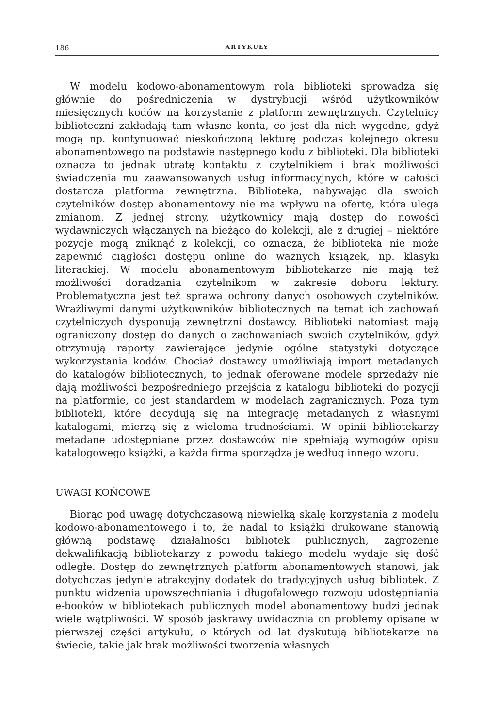186 ARTYKUŁY
W modelu kodowo-abonamentowym rola biblioteki sprowadza się głównie do pośredniczenia w dystrybucji wśród użytkowników miesięcznych kodów na korzystanie z platform zewnętrznych. Czytelnicy biblioteczni zakładają tam własne konta, co jest dla nich wygodne, gdyż mogą np. kontynuować nieskończoną lekturę podczas kolejnego okresu abonamentowego na podstawie następnego kodu z biblioteki. Dla biblioteki oznacza to jednak utratę kontaktu z czytelnikiem i brak możliwości świadczenia mu zaawansowanych usług informacyjnych, które w całości dostarcza platforma zewnętrzna. Biblioteka, nabywając dla swoich czytelników dostęp abonamentowy nie ma wpływu na ofertę, która ulega zmianom. Z jednej strony, użytkownicy mają dostęp do nowości wydawniczych włączanych na bieżąco do kolekcji, ale z drugiej – niektóre pozycje mogą zniknąć z kolekcji, co oznacza, że biblioteka nie może zapewnić ciągłości dostępu online do ważnych książek, np. klasyki literackiej. W modelu abonamentowym bibliotekarze nie mają też możliwości doradzania czytelnikom w zakresie doboru lektury. Problematyczna jest też sprawa ochrony danych osobowych czytelników. Wrażliwymi danymi użytkowników bibliotecznych na temat ich zachowań czytelniczych dysponują zewnętrzni dostawcy. Biblioteki natomiast mają ograniczony dostęp do danych o zachowaniach swoich czytelników, gdyż otrzymują raporty zawierające jedynie ogólne statystyki dotyczące wykorzystania kodów. Chociaż dostawcy umożliwiają import metadanych do katalogów bibliotecznych, to jednak oferowane modele sprzedaży nie dają możliwości bezpośredniego przejścia z katalogu biblioteki do pozycji na platformie, co jest standardem w modelach zagranicznych. Poza tym biblioteki, które decydują się na integrację metadanych z własnymi katalogami, mierzą się z wieloma trudnościami. W opinii bibliotekarzy metadane udostępniane przez dostawców nie spełniają wymogów opisu katalogowego książki, a każda firma sporządza je według innego wzoru.
UWAGI KOŃCOWE
Biorąc pod uwagę dotychczasową niewielką skalę korzystania z modelu kodowo-abonamentowego i to, że nadal to książki drukowane stanowią główną podstawę działalności bibliotek publicznych, zagrożenie dekwalifikacją bibliotekarzy z powodu takiego modelu wydaje się dość odległe. Dostęp do zewnętrznych platform abonamentowych stanowi, jak dotychczas jedynie atrakcyjny dodatek do tradycyjnych usług bibliotek. Z punktu widzenia upowszechniania i długofalowego rozwoju udostępniania e-booków w bibliotekach publicznych model abonamentowy budzi jednak wiele wątpliwości. W sposób jaskrawy uwidacznia on problemy opisane w pierwszej części artykułu, o których od lat dyskutują bibliotekarze na świecie, takie jak brak możliwości tworzenia własnych